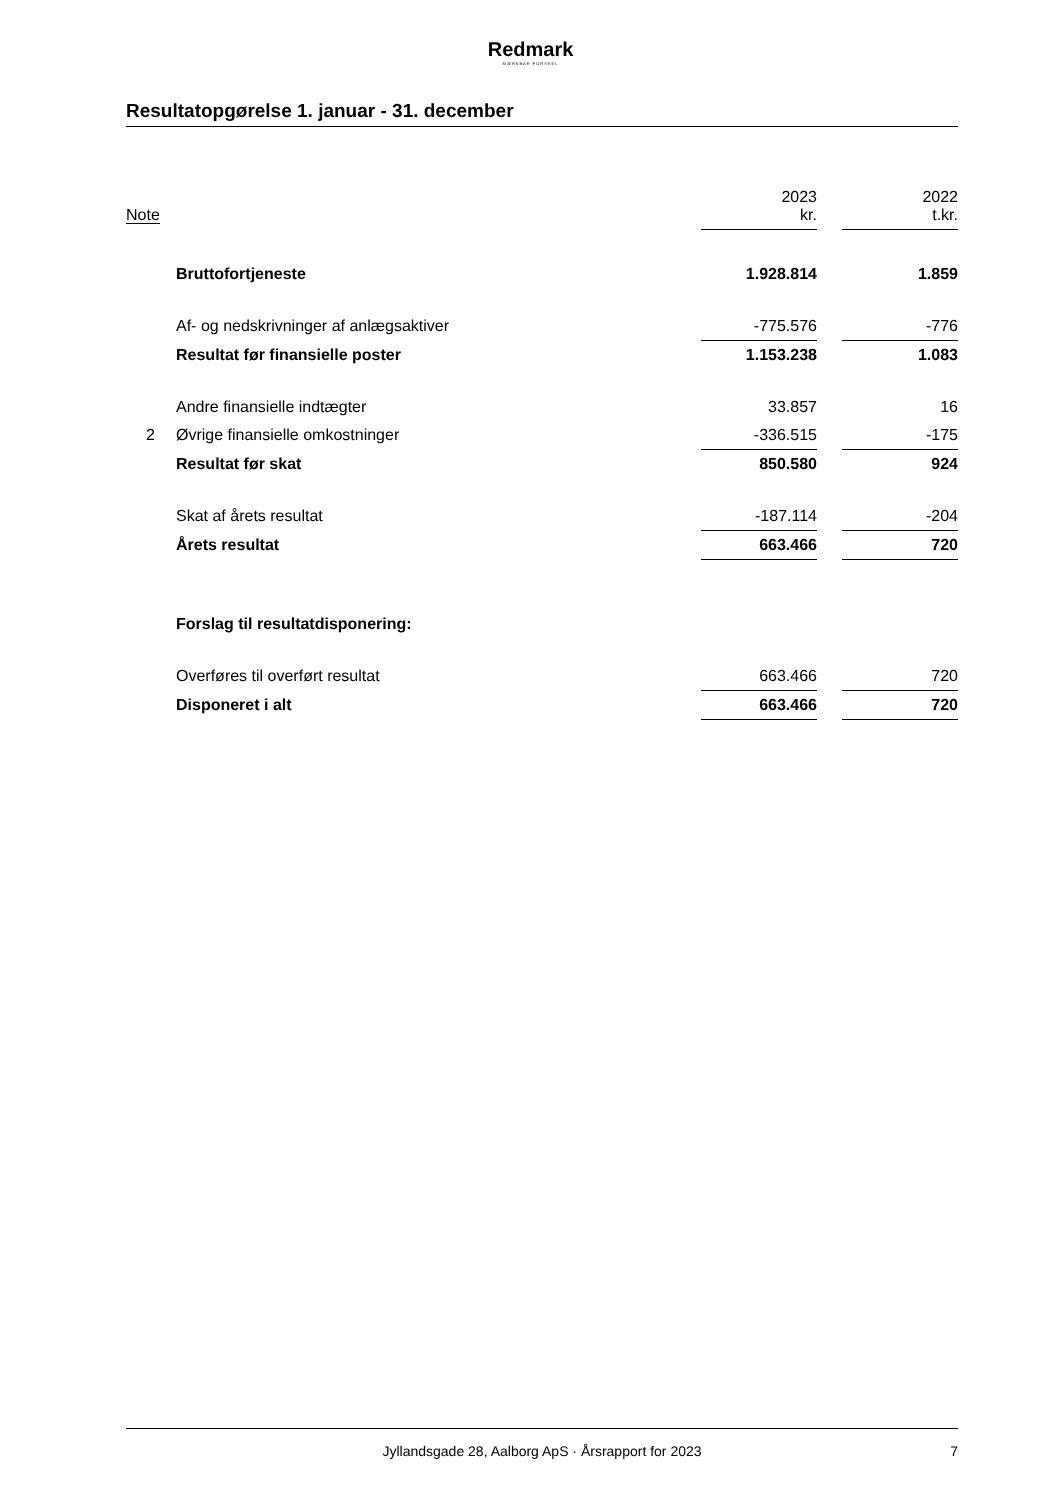Redmark
MÆRKBAR FORSKEL
Resultatopgørelse 1. januar - 31. december
| Note | | 2023 kr. | | 2022 t.kr. |
| --- | --- | --- | --- | --- |
| | Bruttofortjeneste | 1.928.814 | | 1.859 |
| | Af- og nedskrivninger af anlægsaktiver | -775.576 | | -776 |
| | Resultat før finansielle poster | 1.153.238 | | 1.083 |
| | Andre finansielle indtægter | 33.857 | | 16 |
| 2 | Øvrige finansielle omkostninger | -336.515 | | -175 |
| | Resultat før skat | 850.580 | | 924 |
| | Skat af årets resultat | -187.114 | | -204 |
| | Årets resultat | 663.466 | | 720 |
| | Forslag til resultatdisponering: | | | |
| | Overføres til overført resultat | 663.466 | | 720 |
| | Disponeret i alt | 663.466 | | 720 |
Jyllandsgade 28, Aalborg ApS · Årsrapport for 2023 7